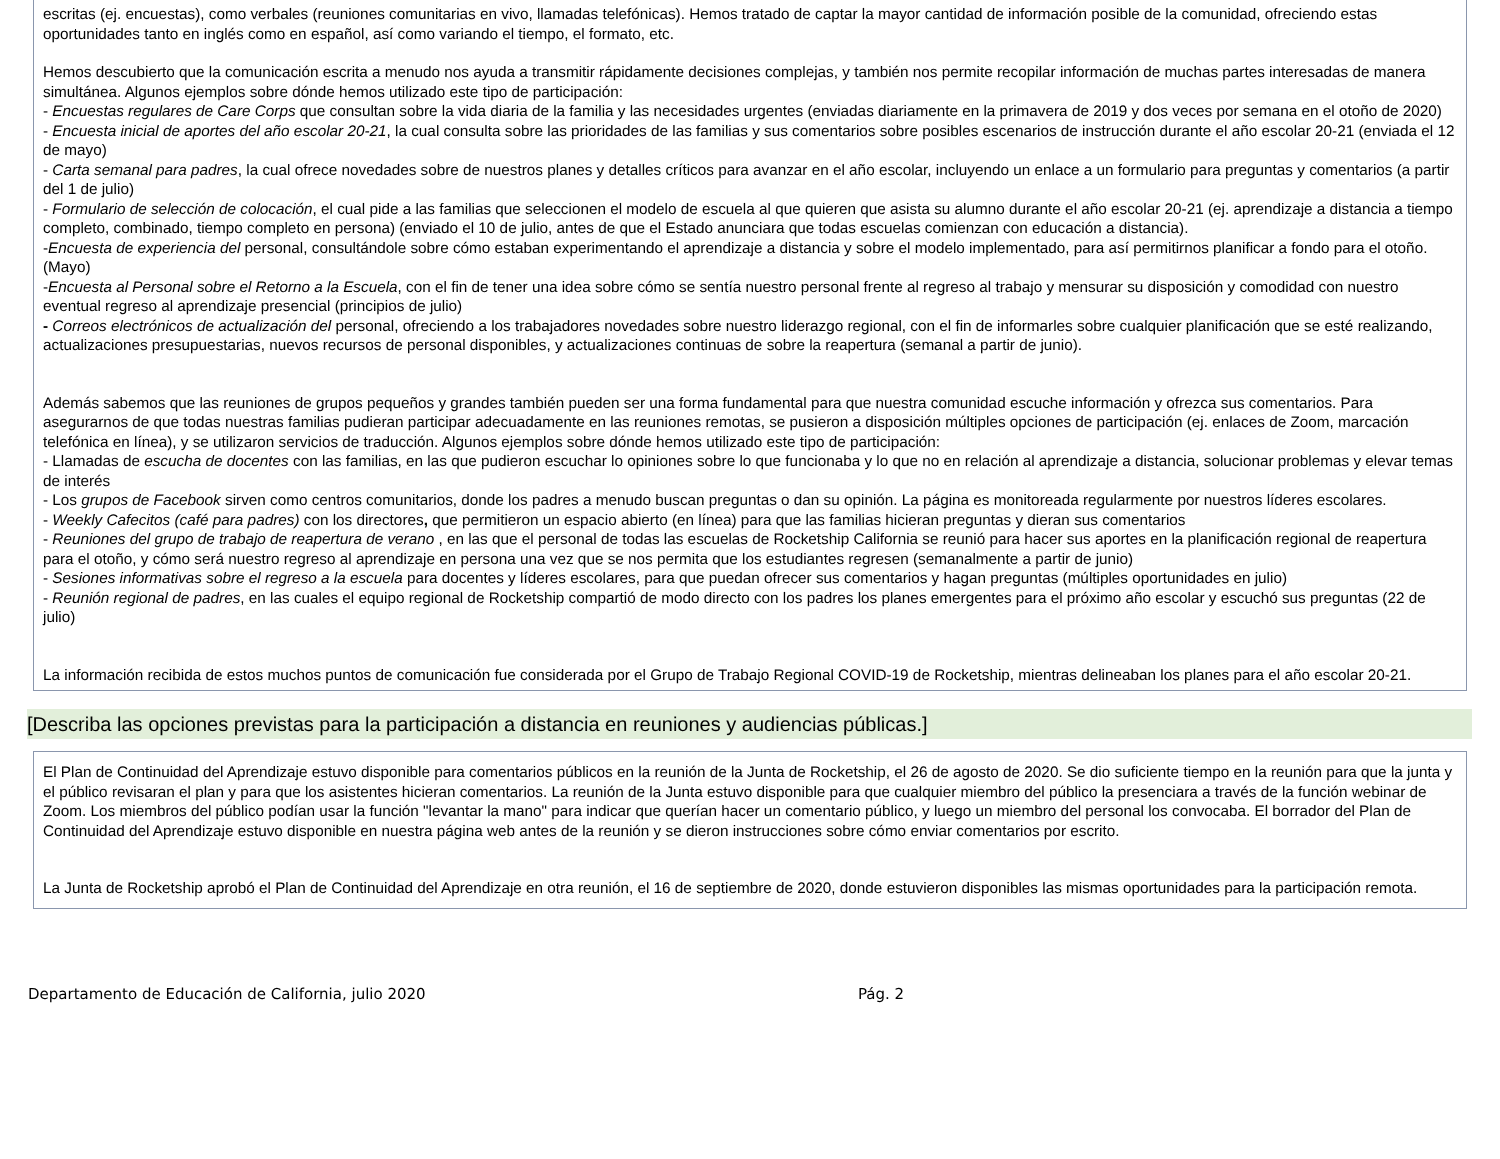escritas (ej. encuestas), como verbales (reuniones comunitarias en vivo, llamadas telefónicas). Hemos tratado de captar la mayor cantidad de información posible de la comunidad, ofreciendo estas oportunidades tanto en inglés como en español, así como variando el tiempo, el formato, etc.
Hemos descubierto que la comunicación escrita a menudo nos ayuda a transmitir rápidamente decisiones complejas, y también nos permite recopilar información de muchas partes interesadas de manera simultánea. Algunos ejemplos sobre dónde hemos utilizado este tipo de participación:
- Encuestas regulares de Care Corps que consultan sobre la vida diaria de la familia y las necesidades urgentes (enviadas diariamente en la primavera de 2019 y dos veces por semana en el otoño de 2020)
- Encuesta inicial de aportes del año escolar 20-21, la cual consulta sobre las prioridades de las familias y sus comentarios sobre posibles escenarios de instrucción durante el año escolar 20-21 (enviada el 12 de mayo)
- Carta semanal para padres, la cual ofrece novedades sobre de nuestros planes y detalles críticos para avanzar en el año escolar, incluyendo un enlace a un formulario para preguntas y comentarios (a partir del 1 de julio)
- Formulario de selección de colocación, el cual pide a las familias que seleccionen el modelo de escuela al que quieren que asista su alumno durante el año escolar 20-21 (ej. aprendizaje a distancia a tiempo completo, combinado, tiempo completo en persona) (enviado el 10 de julio, antes de que el Estado anunciara que todas escuelas comienzan con educación a distancia).
-Encuesta de experiencia del personal, consultándole sobre cómo estaban experimentando el aprendizaje a distancia y sobre el modelo implementado, para así permitirnos planificar a fondo para el otoño. (Mayo)
-Encuesta al Personal sobre el Retorno a la Escuela, con el fin de tener una idea sobre cómo se sentía nuestro personal frente al regreso al trabajo y mensurar su disposición y comodidad con nuestro eventual regreso al aprendizaje presencial (principios de julio)
- Correos electrónicos de actualización del personal, ofreciendo a los trabajadores novedades sobre nuestro liderazgo regional, con el fin de informarles sobre cualquier planificación que se esté realizando, actualizaciones presupuestarias, nuevos recursos de personal disponibles, y actualizaciones continuas de sobre la reapertura (semanal a partir de junio).
Además sabemos que las reuniones de grupos pequeños y grandes también pueden ser una forma fundamental para que nuestra comunidad escuche información y ofrezca sus comentarios. Para asegurarnos de que todas nuestras familias pudieran participar adecuadamente en las reuniones remotas, se pusieron a disposición múltiples opciones de participación (ej. enlaces de Zoom, marcación telefónica en línea), y se utilizaron servicios de traducción. Algunos ejemplos sobre dónde hemos utilizado este tipo de participación:
- Llamadas de escucha de docentes con las familias, en las que pudieron escuchar lo opiniones sobre lo que funcionaba y lo que no en relación al aprendizaje a distancia, solucionar problemas y elevar temas de interés
- Los grupos de Facebook sirven como centros comunitarios, donde los padres a menudo buscan preguntas o dan su opinión. La página es monitoreada regularmente por nuestros líderes escolares.
- Weekly Cafecitos (café para padres) con los directores, que permitieron un espacio abierto (en línea) para que las familias hicieran preguntas y dieran sus comentarios
- Reuniones del grupo de trabajo de reapertura de verano , en las que el personal de todas las escuelas de Rocketship California se reunió para hacer sus aportes en la planificación regional de reapertura para el otoño, y cómo será nuestro regreso al aprendizaje en persona una vez que se nos permita que los estudiantes regresen (semanalmente a partir de junio)
- Sesiones informativas sobre el regreso a la escuela para docentes y líderes escolares, para que puedan ofrecer sus comentarios y hagan preguntas (múltiples oportunidades en julio)
- Reunión regional de padres, en las cuales el equipo regional de Rocketship compartió de modo directo con los padres los planes emergentes para el próximo año escolar y escuchó sus preguntas (22 de julio)
La información recibida de estos muchos puntos de comunicación fue considerada por el Grupo de Trabajo Regional COVID-19 de Rocketship, mientras delineaban los planes para el año escolar 20-21.
[Describa las opciones previstas para la participación a distancia en reuniones y audiencias públicas.]
El Plan de Continuidad del Aprendizaje estuvo disponible para comentarios públicos en la reunión de la Junta de Rocketship, el 26 de agosto de 2020. Se dio suficiente tiempo en la reunión para que la junta y el público revisaran el plan y para que los asistentes hicieran comentarios. La reunión de la Junta estuvo disponible para que cualquier miembro del público la presenciara a través de la función webinar de Zoom. Los miembros del público podían usar la función "levantar la mano" para indicar que querían hacer un comentario público, y luego un miembro del personal los convocaba. El borrador del Plan de Continuidad del Aprendizaje estuvo disponible en nuestra página web antes de la reunión y se dieron instrucciones sobre cómo enviar comentarios por escrito.
La Junta de Rocketship aprobó el Plan de Continuidad del Aprendizaje en otra reunión, el 16 de septiembre de 2020, donde estuvieron disponibles las mismas oportunidades para la participación remota.
Departamento de Educación de California, julio 2020 Pág. 2